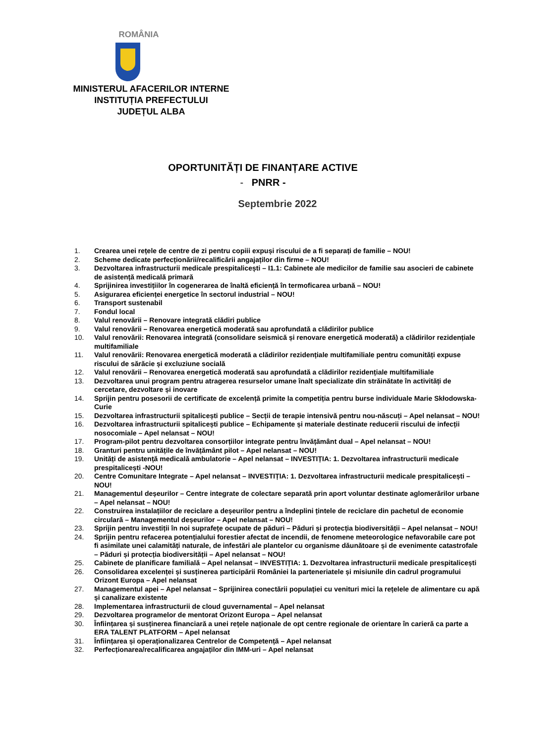ROMÂNIA
MINISTERUL AFACERILOR INTERNE
INSTITUȚIA PREFECTULUI
JUDEȚUL ALBA
OPORTUNITĂȚI DE FINANȚARE ACTIVE
- PNRR -
Septembrie 2022
1. Crearea unei rețele de centre de zi pentru copiii expuși riscului de a fi separați de familie – NOU!
2. Scheme dedicate perfecționării/recalificării angajaților din firme – NOU!
3. Dezvoltarea infrastructurii medicale prespitalicești – I1.1: Cabinete ale medicilor de familie sau asocieri de cabinete de asistență medicală primară
4. Sprijinirea investițiilor în cogenerarea de înaltă eficiență în termoficarea urbană – NOU!
5. Asigurarea eficienței energetice în sectorul industrial – NOU!
6. Transport sustenabil
7. Fondul local
8. Valul renovării – Renovare integrată clădiri publice
9. Valul renovării – Renovarea energetică moderată sau aprofundată a clădirilor publice
10. Valul renovării: Renovarea integrată (consolidare seismică și renovare energetică moderată) a clădirilor rezidențiale multifamiliale
11. Valul renovării: Renovarea energetică moderată a clădirilor rezidențiale multifamiliale pentru comunități expuse riscului de sărăcie și excluziune socială
12. Valul renovării – Renovarea energetică moderată sau aprofundată a clădirilor rezidențiale multifamiliale
13. Dezvoltarea unui program pentru atragerea resurselor umane înalt specializate din străinătate în activități de cercetare, dezvoltare și inovare
14. Sprijin pentru posesorii de certificate de excelență primite la competiția pentru burse individuale Marie Skłodowska-Curie
15. Dezvoltarea infrastructurii spitalicești publice – Secții de terapie intensivă pentru nou-născuți – Apel nelansat – NOU!
16. Dezvoltarea infrastructurii spitalicești publice – Echipamente și materiale destinate reducerii riscului de infecții nosocomiale – Apel nelansat – NOU!
17. Program-pilot pentru dezvoltarea consorțiilor integrate pentru învățământ dual – Apel nelansat – NOU!
18. Granturi pentru unitățile de învățământ pilot – Apel nelansat – NOU!
19. Unități de asistență medicală ambulatorie – Apel nelansat – INVESTIȚIA: 1. Dezvoltarea infrastructurii medicale prespitalicești -NOU!
20. Centre Comunitare Integrate – Apel nelansat – INVESTIȚIA: 1. Dezvoltarea infrastructurii medicale prespitalicești – NOU!
21. Managementul deșeurilor – Centre integrate de colectare separată prin aport voluntar destinate aglomerărilor urbane – Apel nelansat – NOU!
22. Construirea instalațiilor de reciclare a deșeurilor pentru a îndeplini țintele de reciclare din pachetul de economie circulară – Managementul deșeurilor – Apel nelansat – NOU!
23. Sprijin pentru investiții în noi suprafețe ocupate de păduri – Păduri și protecția biodiversității – Apel nelansat – NOU!
24. Sprijin pentru refacerea potențialului forestier afectat de incendii, de fenomene meteorologice nefavorabile care pot fi asimilate unei calamități naturale, de infestări ale plantelor cu organisme dăunătoare și de evenimente catastrofale – Păduri și protecția biodiversității – Apel nelansat – NOU!
25. Cabinete de planificare familială – Apel nelansat – INVESTIȚIA: 1. Dezvoltarea infrastructurii medicale prespitalicești
26. Consolidarea excelenței și susținerea participării României la parteneriatele și misiunile din cadrul programului Orizont Europa – Apel nelansat
27. Managementul apei – Apel nelansat – Sprijinirea conectării populației cu venituri mici la rețelele de alimentare cu apă și canalizare existente
28. Implementarea infrastructurii de cloud guvernamental – Apel nelansat
29. Dezvoltarea programelor de mentorat Orizont Europa – Apel nelansat
30. Înființarea și susținerea financiară a unei rețele naționale de opt centre regionale de orientare în carieră ca parte a ERA TALENT PLATFORM – Apel nelansat
31. Înființarea și operaționalizarea Centrelor de Competență – Apel nelansat
32. Perfecționarea/recalificarea angajaților din IMM-uri – Apel nelansat